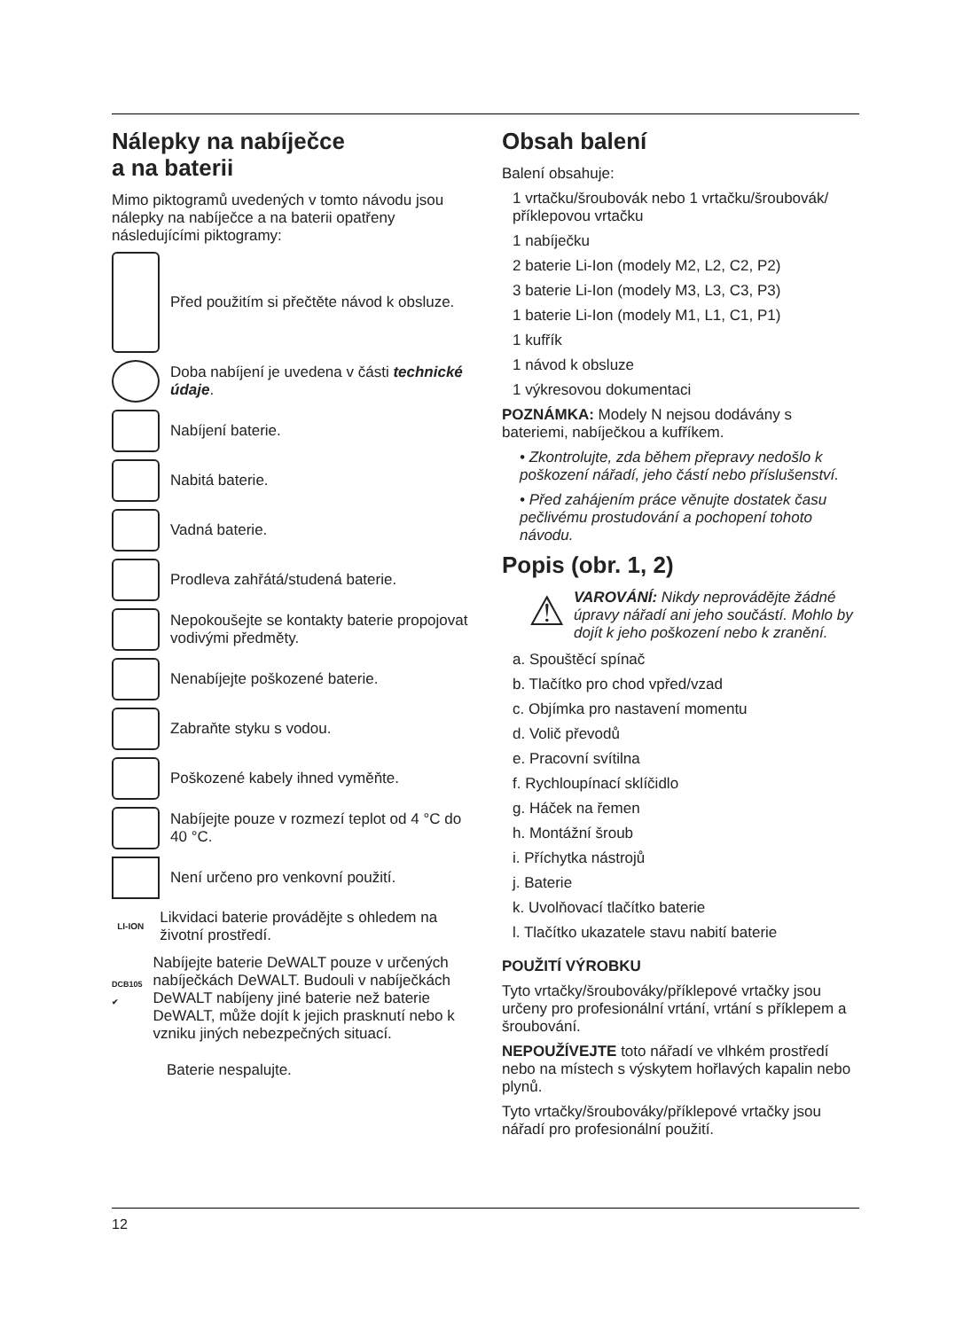Nálepky na nabíječce
a na baterii
Mimo piktogramů uvedených v tomto návodu jsou nálepky na nabíječce a na baterii opatřeny následujícími piktogramy:
Před použitím si přečtěte návod k obsluze.
Doba nabíjení je uvedena v části technické údaje.
Nabíjení baterie.
Nabitá baterie.
Vadná baterie.
Prodleva zahřátá/studená baterie.
Nepokoušejte se kontakty baterie propojovat vodivými předměty.
Nenabíjejte poškozené baterie.
Zabraňte styku s vodou.
Poškozené kabely ihned vyměňte.
Nabíjejte pouze v rozmezí teplot od 4 °C do 40 °C.
Není určeno pro venkovní použití.
LI-ION
Likvidaci baterie provádějte s ohledem na životní prostředí.
DCB105 ✔
Nabíjejte baterie DeWALT pouze v určených nabíječkách DeWALT. Budou­li v nabíječkách DeWALT nabíjeny jiné baterie než baterie DeWALT, může dojít k jejich prasknutí nebo k vzniku jiných nebezpečných situací.
Baterie nespalujte.
Obsah balení
Balení obsahuje:
1 vrtačku/šroubovák nebo 1 vrtačku/šroubovák/ příklepovou vrtačku
1 nabíječku
2 baterie Li-Ion (modely M2, L2, C2, P2)
3 baterie Li-Ion (modely M3, L3, C3, P3)
1 baterie Li-Ion (modely M1, L1, C1, P1)
1 kufřík
1 návod k obsluze
1 výkresovou dokumentaci
POZNÁMKA: Modely N nejsou dodávány s bateriemi, nabíječkou a kufříkem.
• Zkontrolujte, zda během přepravy nedošlo k poškození nářadí, jeho částí nebo příslušenství.
• Před zahájením práce věnujte dostatek času pečlivému prostudování a pochopení tohoto návodu.
Popis (obr. 1, 2)
⚠
VAROVÁNÍ: Nikdy neprovádějte žádné úpravy nářadí ani jeho součástí. Mohlo by dojít k jeho poškození nebo k zranění.
a. Spouštěcí spínač
b. Tlačítko pro chod vpřed/vzad
c. Objímka pro nastavení momentu
d. Volič převodů
e. Pracovní svítilna
f. Rychloupínací sklíčidlo
g. Háček na řemen
h. Montážní šroub
i. Příchytka nástrojů
j. Baterie
k. Uvolňovací tlačítko baterie
l. Tlačítko ukazatele stavu nabití baterie
POUŽITÍ VÝROBKU
Tyto vrtačky/šroubováky/příklepové vrtačky jsou určeny pro profesionální vrtání, vrtání s příklepem a šroubování.
NEPOUŽÍVEJTE toto nářadí ve vlhkém prostředí nebo na místech s výskytem hořlavých kapalin nebo plynů.
Tyto vrtačky/šroubováky/příklepové vrtačky jsou nářadí pro profesionální použití.
12